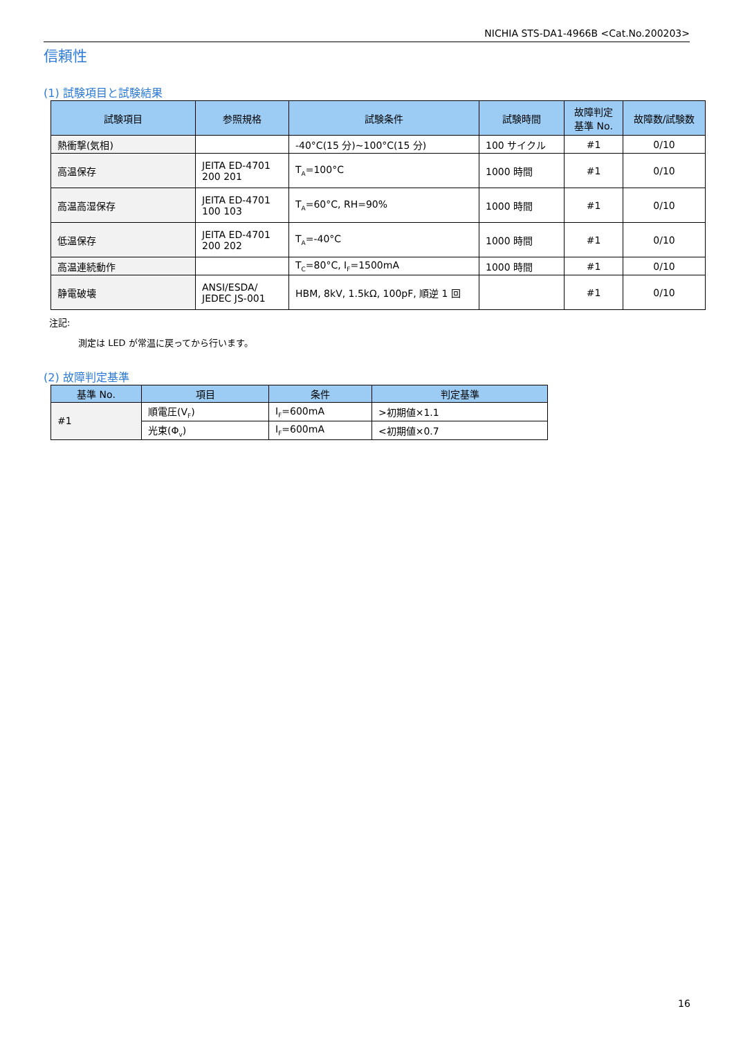NICHIA STS-DA1-4966B <Cat.No.200203>
信頼性
(1) 試験項目と試験結果
| 試験項目 | 参照規格 | 試験条件 | 試験時間 | 故障判定 基準 No. | 故障数/試験数 |
| --- | --- | --- | --- | --- | --- |
| 熱衝撃(気相) | | -40°C(15 分)~100°C(15 分) | 100 サイクル | #1 | 0/10 |
| 高温保存 | JEITA ED-4701 200 201 | T<sub>A</sub>=100°C | 1000 時間 | #1 | 0/10 |
| 高温高湿保存 | JEITA ED-4701 100 103 | T<sub>A</sub>=60°C, RH=90% | 1000 時間 | #1 | 0/10 |
| 低温保存 | JEITA ED-4701 200 202 | T<sub>A</sub>=-40°C | 1000 時間 | #1 | 0/10 |
| 高温連続動作 | | T<sub>C</sub>=80°C, I<sub>F</sub>=1500mA | 1000 時間 | #1 | 0/10 |
| 静電破壊 | ANSI/ESDA/ JEDEC JS-001 | HBM, 8kV, 1.5kΩ, 100pF, 順逆 1 回 | | #1 | 0/10 |
注記:
測定は LED が常温に戻ってから行います。
(2) 故障判定基準
| 基準 No. | 項目 | 条件 | 判定基準 |
| --- | --- | --- | --- |
| #1 | 順電圧(V<sub>F</sub>) | I<sub>F</sub>=600mA | >初期値×1.1 |
| | 光束(Φ<sub>v</sub>) | I<sub>F</sub>=600mA | <初期値×0.7 |
16